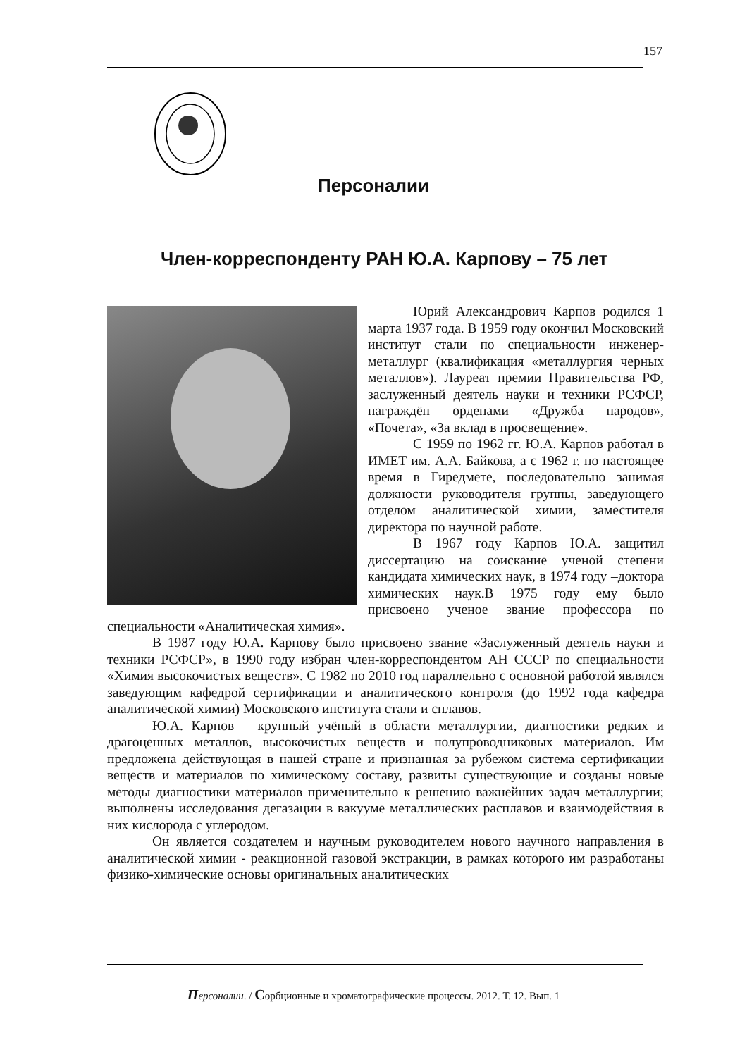157
Персоналии
Член-корреспонденту РАН Ю.А. Карпову – 75 лет
Юрий Александрович Карпов родился 1 марта 1937 года. В 1959 году окончил Московский институт стали по специальности инженер-металлург (квалификация «металлургия черных металлов»). Лауреат премии Правительства РФ, заслуженный деятель науки и техники РСФСР, награждён орденами «Дружба народов», «Почета», «За вклад в просвещение».
С 1959 по 1962 гг. Ю.А. Карпов работал в ИМЕТ им. А.А. Байкова, а с 1962 г. по настоящее время в Гиредмете, последовательно занимая должности руководителя группы, заведующего отделом аналитической химии, заместителя директора по научной работе.
В 1967 году Карпов Ю.А. защитил диссертацию на соискание ученой степени кандидата химических наук, в 1974 году –доктора химических наук.В 1975 году ему было присвоено ученое звание профессора по специальности «Аналитическая химия».
В 1987 году Ю.А. Карпову было присвоено звание «Заслуженный деятель науки и техники РСФСР», в 1990 году избран член-корреспондентом АН СССР по специальности «Химия высокочистых веществ». С 1982 по 2010 год параллельно с основной работой являлся заведующим кафедрой сертификации и аналитического контроля (до 1992 года кафедра аналитической химии) Московского института стали и сплавов.
Ю.А. Карпов – крупный учёный в области металлургии, диагностики редких и драгоценных металлов, высокочистых веществ и полупроводниковых материалов. Им предложена действующая в нашей стране и признанная за рубежом система сертификации веществ и материалов по химическому составу, развиты существующие и созданы новые методы диагностики материалов применительно к решению важнейших задач металлургии; выполнены исследования дегазации в вакууме металлических расплавов и взаимодействия в них кислорода с углеродом.
Он является создателем и научным руководителем нового научного направления в аналитической химии - реакционной газовой экстракции, в рамках которого им разработаны физико-химические основы оригинальных аналитических
Персоналии. / Сорбционные и хроматографические процессы. 2012. Т. 12. Вып. 1